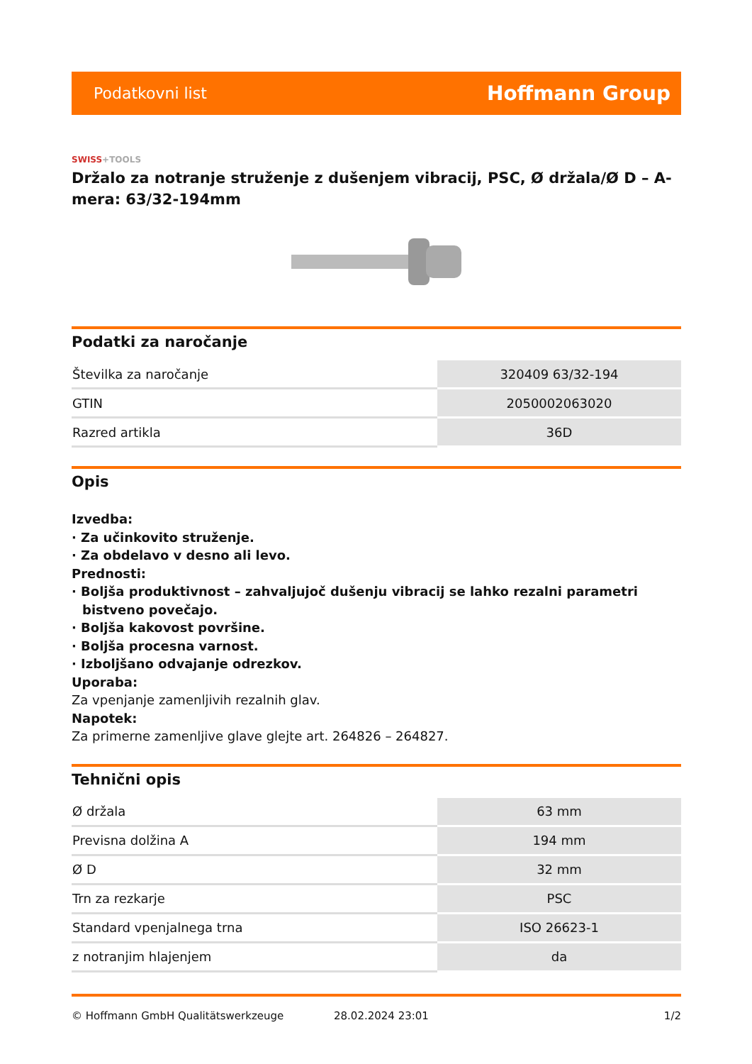Podatkovni list
Hoffmann Group
SWISS+TOOLS
Držalo za notranje struženje z dušenjem vibracij, PSC, Ø držala/Ø D – A-mera: 63/32-194mm
Podatki za naročanje
| Številka za naročanje | 320409 63/32-194 |
| GTIN | 2050002063020 |
| Razred artikla | 36D |
Opis
Izvedba:
· Za učinkovito struženje.
· Za obdelavo v desno ali levo.
Prednosti:
· Boljša produktivnost – zahvaljujoč dušenju vibracij se lahko rezalni parametri bistveno povečajo.
· Boljša kakovost površine.
· Boljša procesna varnost.
· Izboljšano odvajanje odrezkov.
Uporaba:
Za vpenjanje zamenljivih rezalnih glav.
Napotek:
Za primerne zamenljive glave glejte art. 264826 – 264827.
Tehnični opis
| Ø držala | 63 mm |
| Previsna dolžina A | 194 mm |
| Ø D | 32 mm |
| Trn za rezkarje | PSC |
| Standard vpenjalnega trna | ISO 26623-1 |
| z notranjim hlajenjem | da |
© Hoffmann GmbH Qualitätswerkzeuge 28.02.2024 23:01 1/2